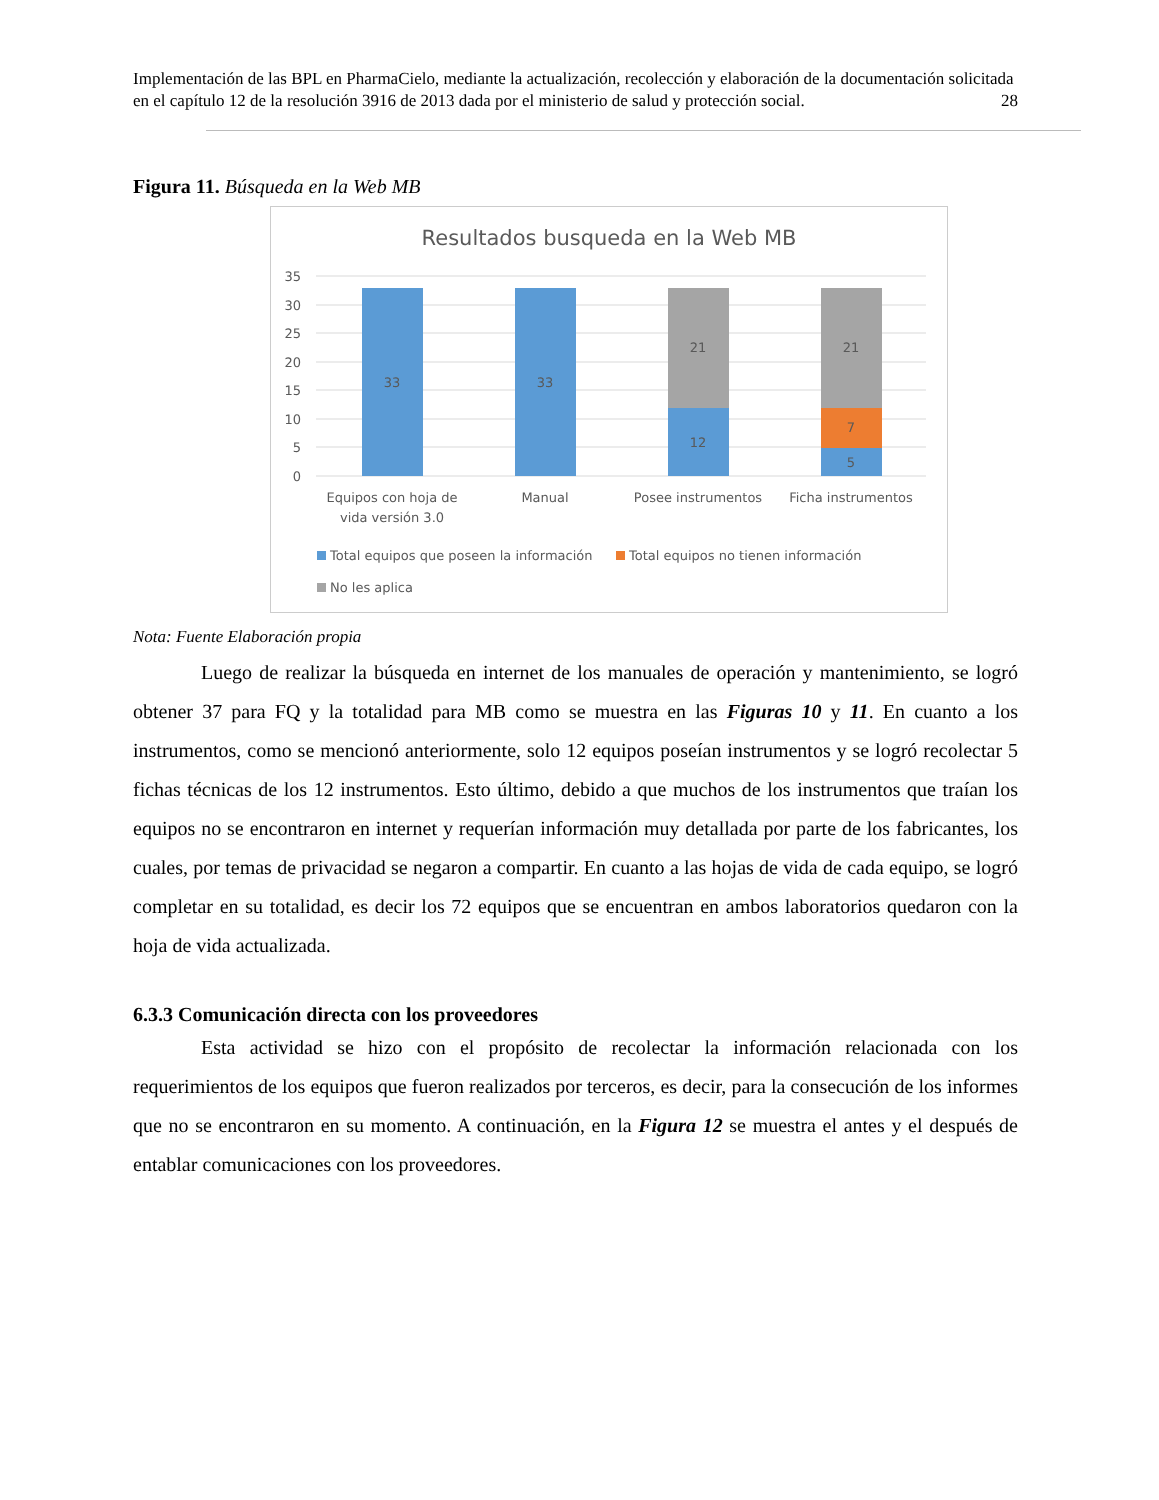Implementación de las BPL en PharmaCielo, mediante la actualización, recolección y elaboración de la documentación solicitada en el capítulo 12 de la resolución 3916 de 2013 dada por el ministerio de salud y protección social. 28
Figura 11. Búsqueda en la Web MB
Resultados busqueda en la Web MB
35
30
25
20
15
10
5
0
33
33
21
12
21
7
5
Equipos con hoja de
vida versión 3.0
Manual
Posee instrumentos
Ficha instrumentos
Total equipos que poseen la información
Total equipos no tienen información
No les aplica
Nota: Fuente Elaboración propia
Luego de realizar la búsqueda en internet de los manuales de operación y mantenimiento, se logró obtener 37 para FQ y la totalidad para MB como se muestra en las Figuras 10 y 11. En cuanto a los instrumentos, como se mencionó anteriormente, solo 12 equipos poseían instrumentos y se logró recolectar 5 fichas técnicas de los 12 instrumentos. Esto último, debido a que muchos de los instrumentos que traían los equipos no se encontraron en internet y requerían información muy detallada por parte de los fabricantes, los cuales, por temas de privacidad se negaron a compartir. En cuanto a las hojas de vida de cada equipo, se logró completar en su totalidad, es decir los 72 equipos que se encuentran en ambos laboratorios quedaron con la hoja de vida actualizada.
6.3.3 Comunicación directa con los proveedores
Esta actividad se hizo con el propósito de recolectar la información relacionada con los requerimientos de los equipos que fueron realizados por terceros, es decir, para la consecución de los informes que no se encontraron en su momento. A continuación, en la Figura 12 se muestra el antes y el después de entablar comunicaciones con los proveedores.